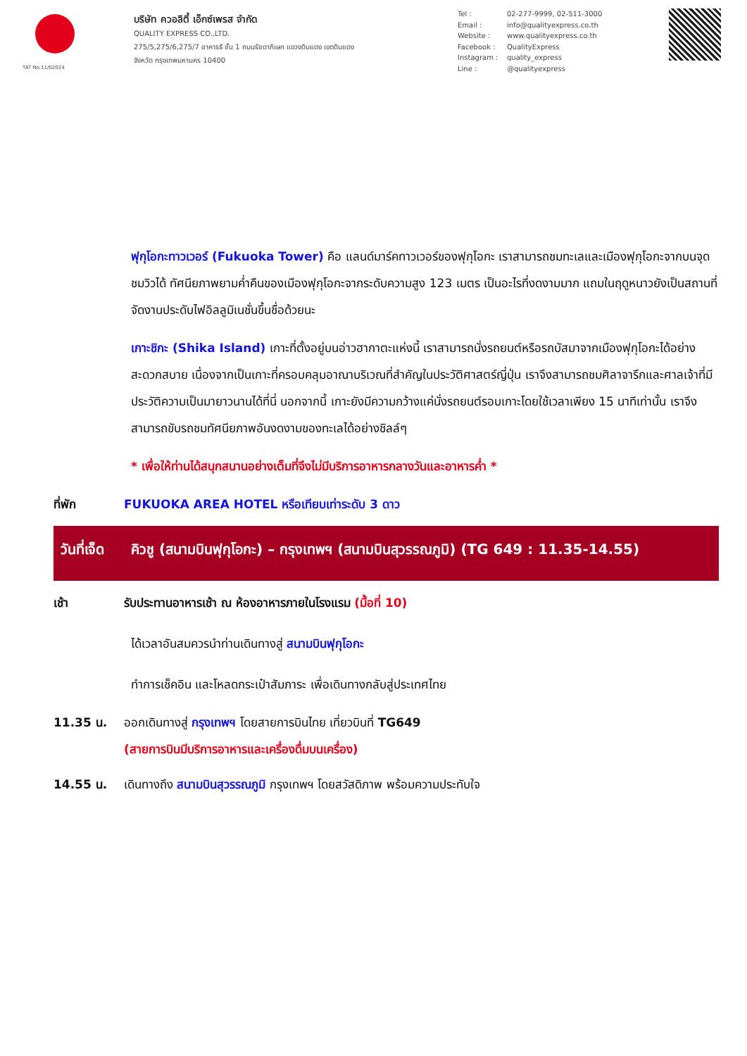TAT No.11/02024
บริษัท ควอลิตี้ เอ็กซ์เพรส จำกัด
QUALITY EXPRESS CO.,LTD.
275/5,275/6,275/7 อาคารธี ชั้น 1 ถนนรัชดาภิเษก แขวงดินแดง เขตดินแดง
จังหวัด กรุงเทพมหานคร 10400
Tel : 02-277-9999, 02-511-3000 Email : info@qualityexpress.co.th Website : www.qualityexpress.co.th Facebook : QualityExpress Instagram : quality_express Line : @qualityexpress
ฟุกุโอกะทาวเวอร์ (Fukuoka Tower) คือ แลนด์มาร์คทาวเวอร์ของฟุกุโอกะ เราสามารถชมทะเลและเมืองฟุกุโอกะจากบนจุดชมวิวได้ ทัศนียภาพยามค่ำคืนของเมืองฟุกุโอกะจากระดับความสูง 123 เมตร เป็นอะไรที่งดงามมาก แถมในฤดูหนาวยังเป็นสถานที่จัดงานประดับไฟอิลลูมิเนชั่นขึ้นชื่อด้วยนะ
เกาะชิกะ (Shika Island) เกาะที่ตั้งอยู่บนอ่าวฮากาตะแห่งนี้ เราสามารถนั่งรถยนต์หรือรถบัสมาจากเมืองฟุกุโอกะได้อย่างสะดวกสบาย เนื่องจากเป็นเกาะที่ครอบคลุมอาณาบริเวณที่สำคัญในประวัติศาสตร์ญี่ปุ่น เราจึงสามารถชมศิลาจารึกและศาลเจ้าที่มีประวัติความเป็นมายาวนานได้ที่นี่ นอกจากนี้ เกาะยังมีความกว้างแค่นั่งรถยนต์รอบเกาะโดยใช้เวลาเพียง 15 นาทีเท่านั้น เราจึงสามารถขับรถชมทัศนียภาพอันงดงามของทะเลได้อย่างชิลล์ๆ
* เพื่อให้ท่านได้สนุกสนานอย่างเต็มที่จึงไม่มีบริการอาหารกลางวันและอาหารค่ำ *
ที่พัก FUKUOKA AREA HOTEL หรือเทียบเท่าระดับ 3 ดาว
วันที่เจ็ด คิวชู (สนามบินฟุกุโอกะ) – กรุงเทพฯ (สนามบินสุวรรณภูมิ) (TG 649 : 11.35-14.55)
เช้า รับประทานอาหารเช้า ณ ห้องอาหารภายในโรงแรม (มื้อที่ 10)
ได้เวลาอันสมควรนำท่านเดินทางสู่ สนามบินฟุกุโอกะ
ทำการเช็คอิน และโหลดกระเป๋าสัมภาระ เพื่อเดินทางกลับสู่ประเทศไทย
11.35 น. ออกเดินทางสู่ กรุงเทพฯ โดยสายการบินไทย เที่ยวบินที่ TG649
(สายการบินมีบริการอาหารและเครื่องดื่มบนเครื่อง)
14.55 น. เดินทางถึง สนามบินสุวรรณภูมิ กรุงเทพฯ โดยสวัสดิภาพ พร้อมความประทับใจ